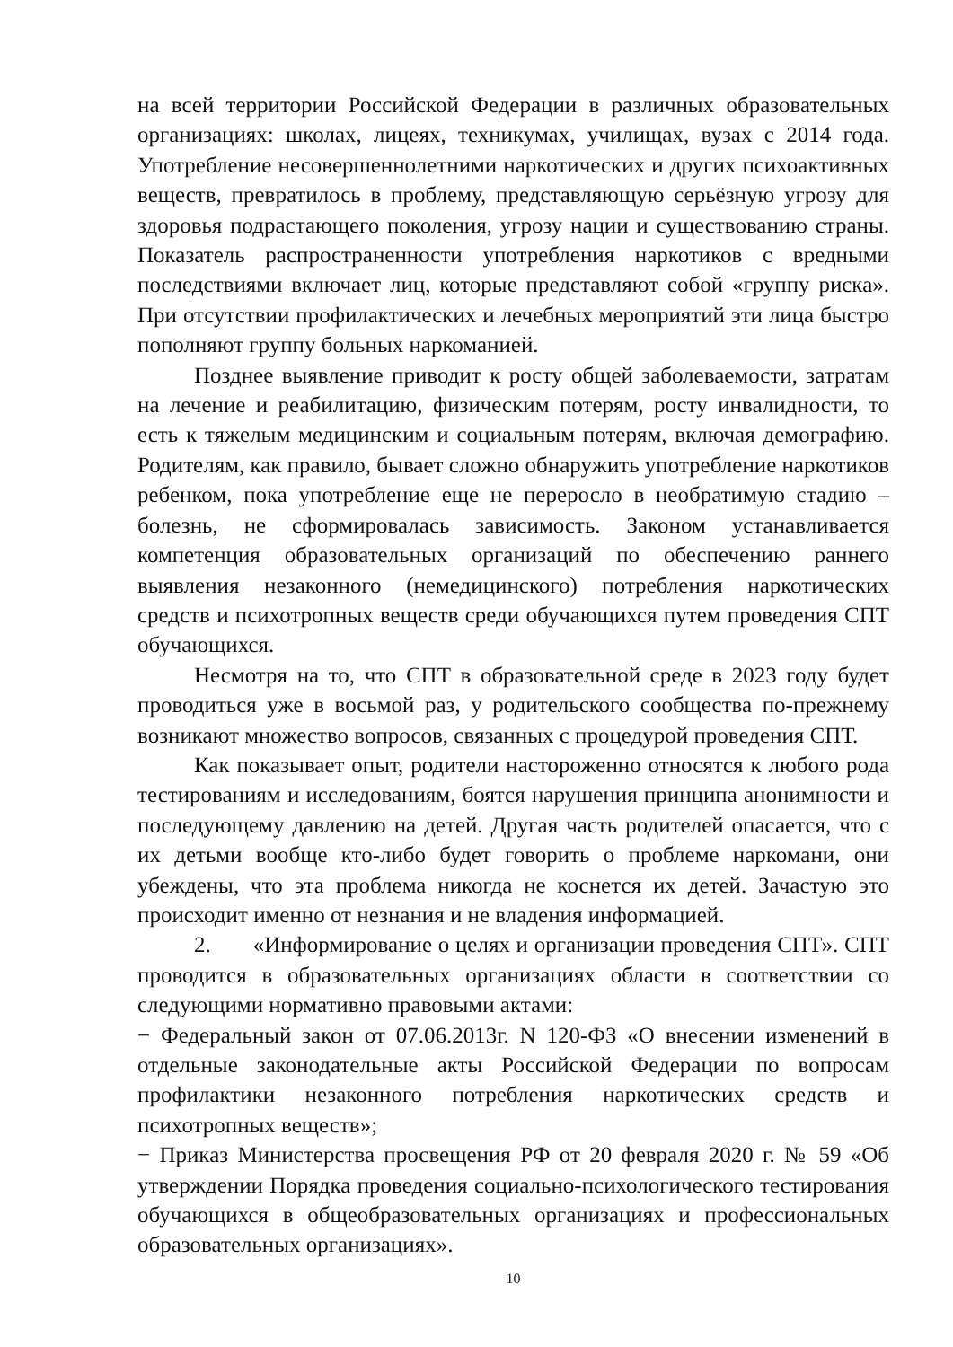на всей территории Российской Федерации в различных образовательных организациях: школах, лицеях, техникумах, училищах, вузах с 2014 года. Употребление несовершеннолетними наркотических и других психоактивных веществ, превратилось в проблему, представляющую серьёзную угрозу для здоровья подрастающего поколения, угрозу нации и существованию страны. Показатель распространенности употребления наркотиков с вредными последствиями включает лиц, которые представляют собой «группу риска». При отсутствии профилактических и лечебных мероприятий эти лица быстро пополняют группу больных наркоманией.
Позднее выявление приводит к росту общей заболеваемости, затратам на лечение и реабилитацию, физическим потерям, росту инвалидности, то есть к тяжелым медицинским и социальным потерям, включая демографию. Родителям, как правило, бывает сложно обнаружить употребление наркотиков ребенком, пока употребление еще не переросло в необратимую стадию – болезнь, не сформировалась зависимость. Законом устанавливается компетенция образовательных организаций по обеспечению раннего выявления незаконного (немедицинского) потребления наркотических средств и психотропных веществ среди обучающихся путем проведения СПТ обучающихся.
Несмотря на то, что СПТ в образовательной среде в 2023 году будет проводиться уже в восьмой раз, у родительского сообщества по-прежнему возникают множество вопросов, связанных с процедурой проведения СПТ.
Как показывает опыт, родители настороженно относятся к любого рода тестированиям и исследованиям, боятся нарушения принципа анонимности и последующему давлению на детей. Другая часть родителей опасается, что с их детьми вообще кто-либо будет говорить о проблеме наркомани, они убеждены, что эта проблема никогда не коснется их детей. Зачастую это происходит именно от незнания и не владения информацией.
2. «Информирование о целях и организации проведения СПТ». СПТ проводится в образовательных организациях области в соответствии со следующими нормативно правовыми актами:
− Федеральный закон от 07.06.2013г. N 120-ФЗ «О внесении изменений в отдельные законодательные акты Российской Федерации по вопросам профилактики незаконного потребления наркотических средств и психотропных веществ»;
− Приказ Министерства просвещения РФ от 20 февраля 2020 г. № 59 «Об утверждении Порядка проведения социально-психологического тестирования обучающихся в общеобразовательных организациях и профессиональных образовательных организациях».
10